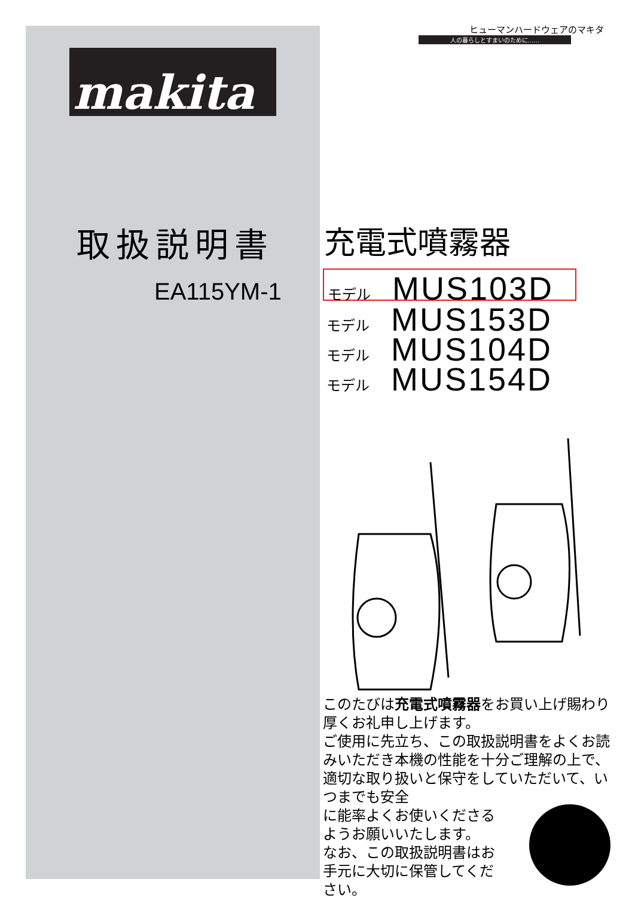makita
取扱説明書
EA115YM-1
ヒューマンハードウェアのマキタ
人の暮らしとすまいのために……
充電式噴霧器
モデル MUS103D
モデル MUS153D
モデル MUS104D
モデル MUS154D
このたびは充電式噴霧器をお買い上げ賜わり厚くお礼申し上げます。
ご使用に先立ち、この取扱説明書をよくお読みいただき本機の性能を十分ご理解の上で、適切な取り扱いと保守をしていただいて、いつまでも安全
に能率よくお使いくださる
ようお願いいたします。
なお、この取扱説明書はお
手元に大切に保管してくだ
さい。